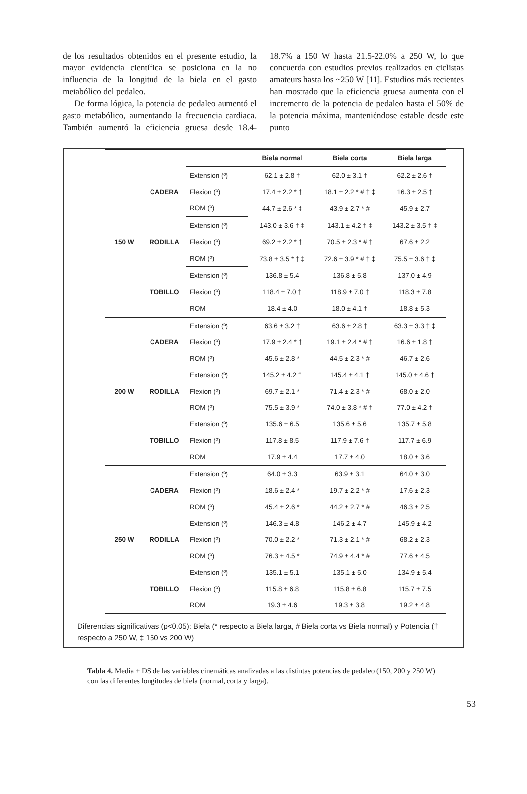de los resultados obtenidos en el presente estudio, la mayor evidencia científica se posiciona en la no influencia de la longitud de la biela en el gasto metabólico del pedaleo.
De forma lógica, la potencia de pedaleo aumentó el gasto metabólico, aumentando la frecuencia cardiaca. También aumentó la eficiencia gruesa desde 18.4-18.7% a 150 W hasta 21.5-22.0% a 250 W, lo que concuerda con estudios previos realizados en ciclistas amateurs hasta los ~250 W [11]. Estudios más recientes han mostrado que la eficiencia gruesa aumenta con el incremento de la potencia de pedaleo hasta el 50% de la potencia máxima, manteniéndose estable desde este punto
| | | | Biela normal | Biela corta | Biela larga |
| --- | --- | --- | --- | --- | --- |
| 150 W | CADERA | Extension (º) | 62.1 ± 2.8 † | 62.0 ± 3.1 † | 62.2 ± 2.6 † |
| | | Flexion (º) | 17.4 ± 2.2 * † | 18.1 ± 2.2 * # † ‡ | 16.3 ± 2.5 † |
| | | ROM (º) | 44.7 ± 2.6 * ‡ | 43.9 ± 2.7 * # | 45.9 ± 2.7 |
| | RODILLA | Extension (º) | 143.0 ± 3.6 † ‡ | 143.1 ± 4.2 † ‡ | 143.2 ± 3.5 † ‡ |
| | | Flexion (º) | 69.2 ± 2.2 * † | 70.5 ± 2.3 * # † | 67.6 ± 2.2 |
| | | ROM (º) | 73.8 ± 3.5 * † ‡ | 72.6 ± 3.9 * # † ‡ | 75.5 ± 3.6 † ‡ |
| | TOBILLO | Extension (º) | 136.8 ± 5.4 | 136.8 ± 5.8 | 137.0 ± 4.9 |
| | | Flexion (º) | 118.4 ± 7.0 † | 118.9 ± 7.0 † | 118.3 ± 7.8 |
| | | ROM | 18.4 ± 4.0 | 18.0 ± 4.1 † | 18.8 ± 5.3 |
| 200 W | CADERA | Extension (º) | 63.6 ± 3.2 † | 63.6 ± 2.8 † | 63.3 ± 3.3 † ‡ |
| | | Flexion (º) | 17.9 ± 2.4 * † | 19.1 ± 2.4 * # † | 16.6 ± 1.8 † |
| | | ROM (º) | 45.6 ± 2.8 * | 44.5 ± 2.3 * # | 46.7 ± 2.6 |
| | RODILLA | Extension (º) | 145.2 ± 4.2 † | 145.4 ± 4.1 † | 145.0 ± 4.6 † |
| | | Flexion (º) | 69.7 ± 2.1 * | 71.4 ± 2.3 * # | 68.0 ± 2.0 |
| | | ROM (º) | 75.5 ± 3.9 * | 74.0 ± 3.8 * # † | 77.0 ± 4.2 † |
| | TOBILLO | Extension (º) | 135.6 ± 6.5 | 135.6 ± 5.6 | 135.7 ± 5.8 |
| | | Flexion (º) | 117.8 ± 8.5 | 117.9 ± 7.6 † | 117.7 ± 6.9 |
| | | ROM | 17.9 ± 4.4 | 17.7 ± 4.0 | 18.0 ± 3.6 |
| 250 W | CADERA | Extension (º) | 64.0 ± 3.3 | 63.9 ± 3.1 | 64.0 ± 3.0 |
| | | Flexion (º) | 18.6 ± 2.4 * | 19.7 ± 2.2 * # | 17.6 ± 2.3 |
| | | ROM (º) | 45.4 ± 2.6 * | 44.2 ± 2.7 * # | 46.3 ± 2.5 |
| | RODILLA | Extension (º) | 146.3 ± 4.8 | 146.2 ± 4.7 | 145.9 ± 4.2 |
| | | Flexion (º) | 70.0 ± 2.2 * | 71.3 ± 2.1 * # | 68.2 ± 2.3 |
| | | ROM (º) | 76.3 ± 4.5 * | 74.9 ± 4.4 * # | 77.6 ± 4.5 |
| | TOBILLO | Extension (º) | 135.1 ± 5.1 | 135.1 ± 5.0 | 134.9 ± 5.4 |
| | | Flexion (º) | 115.8 ± 6.8 | 115.8 ± 6.8 | 115.7 ± 7.5 |
| | | ROM | 19.3 ± 4.6 | 19.3 ± 3.8 | 19.2 ± 4.8 |
Diferencias significativas (p<0.05): Biela (* respecto a Biela larga, # Biela corta vs Biela normal) y Potencia († respecto a 250 W, ‡ 150 vs 200 W)
Tabla 4. Media ± DS de las variables cinemáticas analizadas a las distintas potencias de pedaleo (150, 200 y 250 W) con las diferentes longitudes de biela (normal, corta y larga).
53